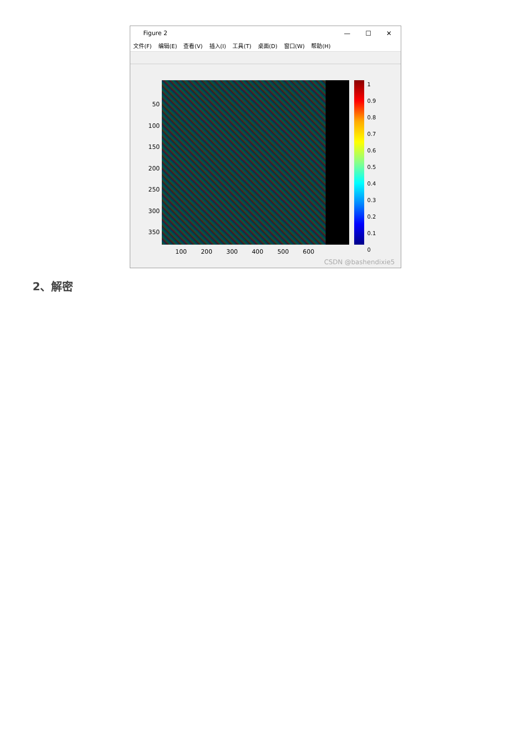Figure 2
— ☐ ✕
文件(F) 编辑(E) 查看(V) 插入(I) 工具(T) 桌面(D) 窗口(W) 帮助(H)
50
100
150
200
250
300
350
1
0.9
0.8
0.7
0.6
0.5
0.4
0.3
0.2
0.1
0
100 200 300 400 500 600
CSDN @bashendixie5
2、解密